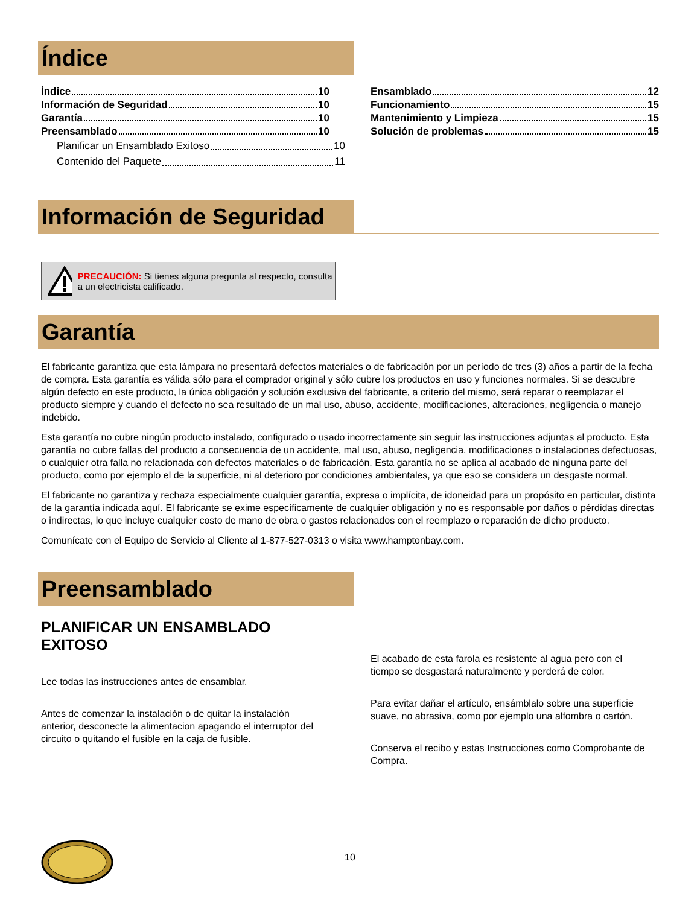Índice
Índice 10
Información de Seguridad 10
Garantía 10
Preensamblado 10
Planificar un Ensamblado Exitoso 10
Contenido del Paquete 11
Ensamblado 12
Funcionamiento 15
Mantenimiento y Limpieza 15
Solución de problemas 15
Información de Seguridad
PRECAUCIÓN: Si tienes alguna pregunta al respecto, consulta a un electricista calificado.
Garantía
El fabricante garantiza que esta lámpara no presentará defectos materiales o de fabricación por un período de tres (3) años a partir de la fecha de compra. Esta garantía es válida sólo para el comprador original y sólo cubre los productos en uso y funciones normales. Si se descubre algún defecto en este producto, la única obligación y solución exclusiva del fabricante, a criterio del mismo, será reparar o reemplazar el producto siempre y cuando el defecto no sea resultado de un mal uso, abuso, accidente, modificaciones, alteraciones, negligencia o manejo indebido.
Esta garantía no cubre ningún producto instalado, configurado o usado incorrectamente sin seguir las instrucciones adjuntas al producto. Esta garantía no cubre fallas del producto a consecuencia de un accidente, mal uso, abuso, negligencia, modificaciones o instalaciones defectuosas, o cualquier otra falla no relacionada con defectos materiales o de fabricación. Esta garantía no se aplica al acabado de ninguna parte del producto, como por ejemplo el de la superficie, ni al deterioro por condiciones ambientales, ya que eso se considera un desgaste normal.
El fabricante no garantiza y rechaza especialmente cualquier garantía, expresa o implícita, de idoneidad para un propósito en particular, distinta de la garantía indicada aquí. El fabricante se exime específicamente de cualquier obligación y no es responsable por daños o pérdidas directas o indirectas, lo que incluye cualquier costo de mano de obra o gastos relacionados con el reemplazo o reparación de dicho producto.
Comunícate con el Equipo de Servicio al Cliente al 1-877-527-0313 o visita www.hamptonbay.com.
Preensamblado
PLANIFICAR UN ENSAMBLADO EXITOSO
Lee todas las instrucciones antes de ensamblar.
Antes de comenzar la instalación o de quitar la instalación anterior, desconecte la alimentacion apagando el interruptor del circuito o quitando el fusible en la caja de fusible.
El acabado de esta farola es resistente al agua pero con el tiempo se desgastará naturalmente y perderá de color.
Para evitar dañar el artículo, ensámblalo sobre una superficie suave, no abrasiva, como por ejemplo una alfombra o cartón.
Conserva el recibo y estas Instrucciones como Comprobante de Compra.
10